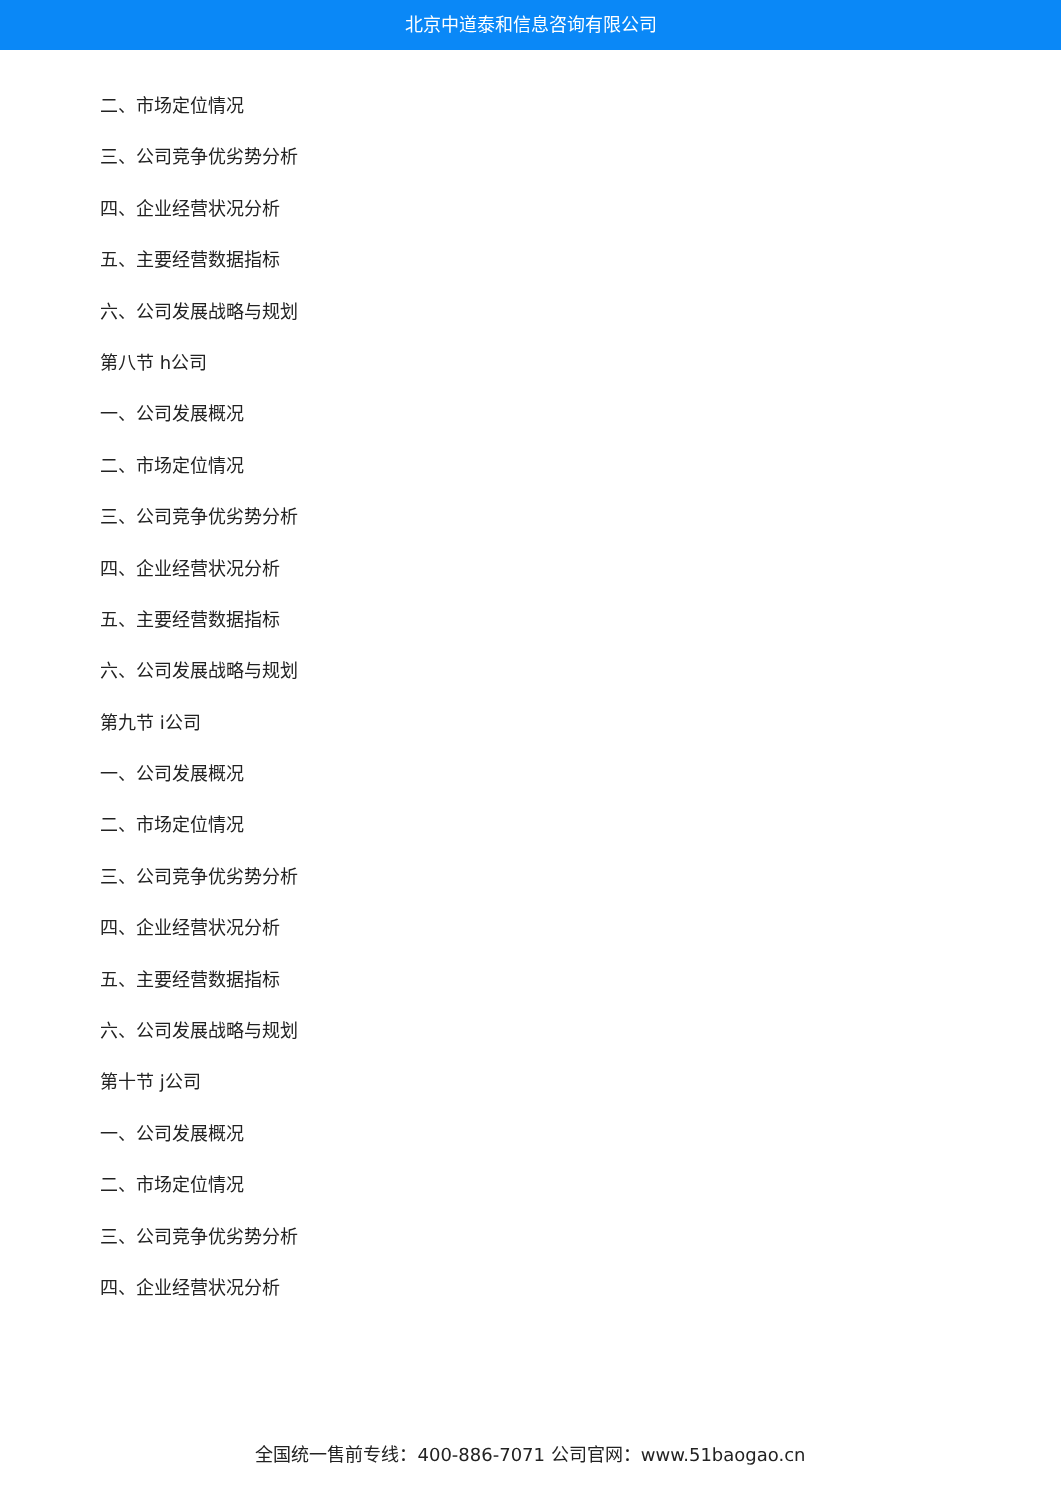北京中道泰和信息咨询有限公司
二、市场定位情况
三、公司竞争优劣势分析
四、企业经营状况分析
五、主要经营数据指标
六、公司发展战略与规划
第八节 h公司
一、公司发展概况
二、市场定位情况
三、公司竞争优劣势分析
四、企业经营状况分析
五、主要经营数据指标
六、公司发展战略与规划
第九节 i公司
一、公司发展概况
二、市场定位情况
三、公司竞争优劣势分析
四、企业经营状况分析
五、主要经营数据指标
六、公司发展战略与规划
第十节 j公司
一、公司发展概况
二、市场定位情况
三、公司竞争优劣势分析
四、企业经营状况分析
全国统一售前专线：400-886-7071 公司官网：www.51baogao.cn